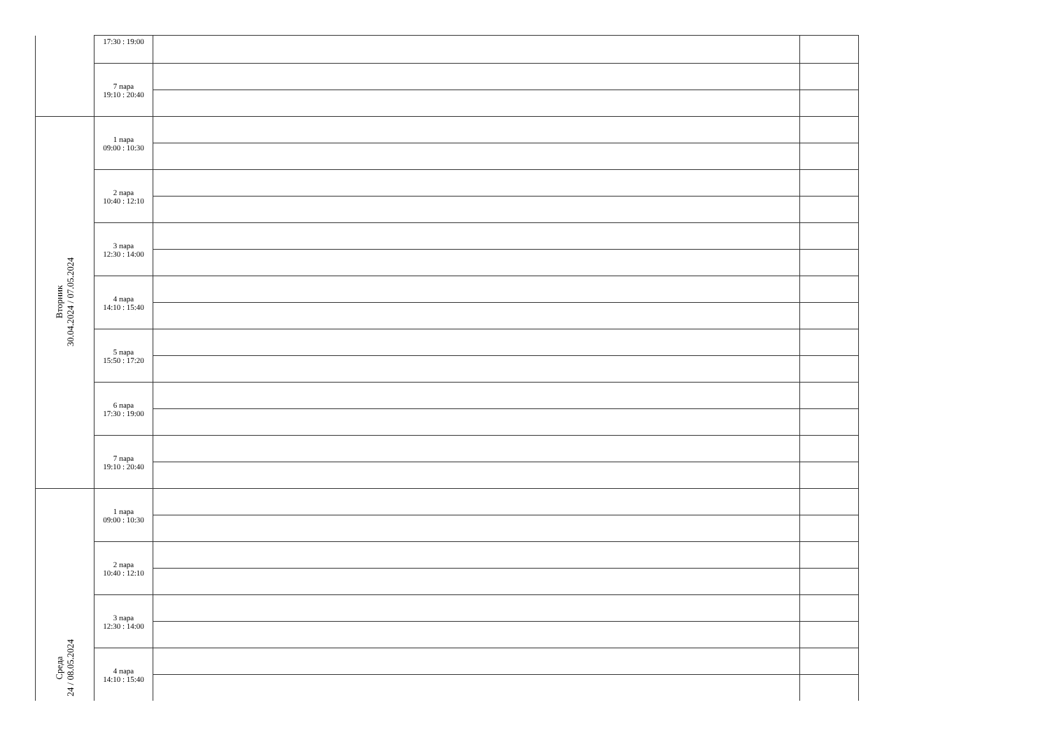| | 17:30 : 19:00 | | |
| | 7 пара 19:10 : 20:40 | | |
| Вторник 30.04.2024 / 07.05.2024 | 1 пара 09:00 : 10:30 | | |
| | 2 пара 10:40 : 12:10 | | |
| | 3 пара 12:30 : 14:00 | | |
| | 4 пара 14:10 : 15:40 | | |
| | 5 пара 15:50 : 17:20 | | |
| | 6 пара 17:30 : 19:00 | | |
| | 7 пара 19:10 : 20:40 | | |
| Среда 24 / 08.05.2024 | 1 пара 09:00 : 10:30 | | |
| | 2 пара 10:40 : 12:10 | | |
| | 3 пара 12:30 : 14:00 | | |
| | 4 пара 14:10 : 15:40 | | |